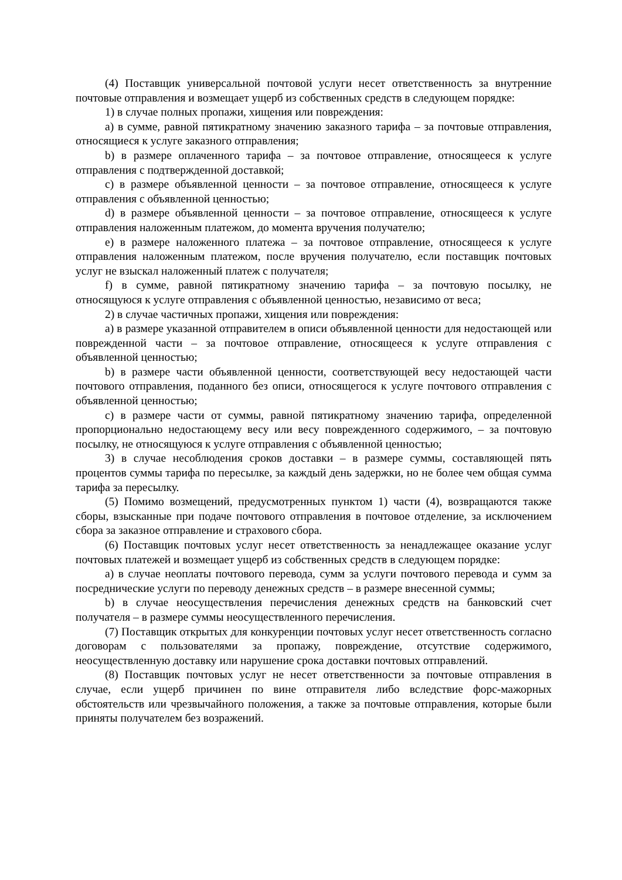(4) Поставщик универсальной почтовой услуги несет ответственность за внутренние почтовые отправления и возмещает ущерб из собственных средств в следующем порядке:
1) в случае полных пропажи, хищения или повреждения:
a) в сумме, равной пятикратному значению заказного тарифа – за почтовые отправления, относящиеся к услуге заказного отправления;
b) в размере оплаченного тарифа – за почтовое отправление, относящееся к услуге отправления с подтвержденной доставкой;
c) в размере объявленной ценности – за почтовое отправление, относящееся к услуге отправления с объявленной ценностью;
d) в размере объявленной ценности – за почтовое отправление, относящееся к услуге отправления наложенным платежом, до момента вручения получателю;
e) в размере наложенного платежа – за почтовое отправление, относящееся к услуге отправления наложенным платежом, после вручения получателю, если поставщик почтовых услуг не взыскал наложенный платеж с получателя;
f) в сумме, равной пятикратному значению тарифа – за почтовую посылку, не относящуюся к услуге отправления с объявленной ценностью, независимо от веса;
2) в случае частичных пропажи, хищения или повреждения:
a) в размере указанной отправителем в описи объявленной ценности для недостающей или поврежденной части – за почтовое отправление, относящееся к услуге отправления с объявленной ценностью;
b) в размере части объявленной ценности, соответствующей весу недостающей части почтового отправления, поданного без описи, относящегося к услуге почтового отправления с объявленной ценностью;
c) в размере части от суммы, равной пятикратному значению тарифа, определенной пропорционально недостающему весу или весу поврежденного содержимого, – за почтовую посылку, не относящуюся к услуге отправления с объявленной ценностью;
3) в случае несоблюдения сроков доставки – в размере суммы, составляющей пять процентов суммы тарифа по пересылке, за каждый день задержки, но не более чем общая сумма тарифа за пересылку.
(5) Помимо возмещений, предусмотренных пунктом 1) части (4), возвращаются также сборы, взысканные при подаче почтового отправления в почтовое отделение, за исключением сбора за заказное отправление и страхового сбора.
(6) Поставщик почтовых услуг несет ответственность за ненадлежащее оказание услуг почтовых платежей и возмещает ущерб из собственных средств в следующем порядке:
a) в случае неоплаты почтового перевода, сумм за услуги почтового перевода и сумм за посреднические услуги по переводу денежных средств – в размере внесенной суммы;
b) в случае неосуществления перечисления денежных средств на банковский счет получателя – в размере суммы неосуществленного перечисления.
(7) Поставщик открытых для конкуренции почтовых услуг несет ответственность согласно договорам с пользователями за пропажу, повреждение, отсутствие содержимого, неосуществленную доставку или нарушение срока доставки почтовых отправлений.
(8) Поставщик почтовых услуг не несет ответственности за почтовые отправления в случае, если ущерб причинен по вине отправителя либо вследствие форс-мажорных обстоятельств или чрезвычайного положения, а также за почтовые отправления, которые были приняты получателем без возражений.